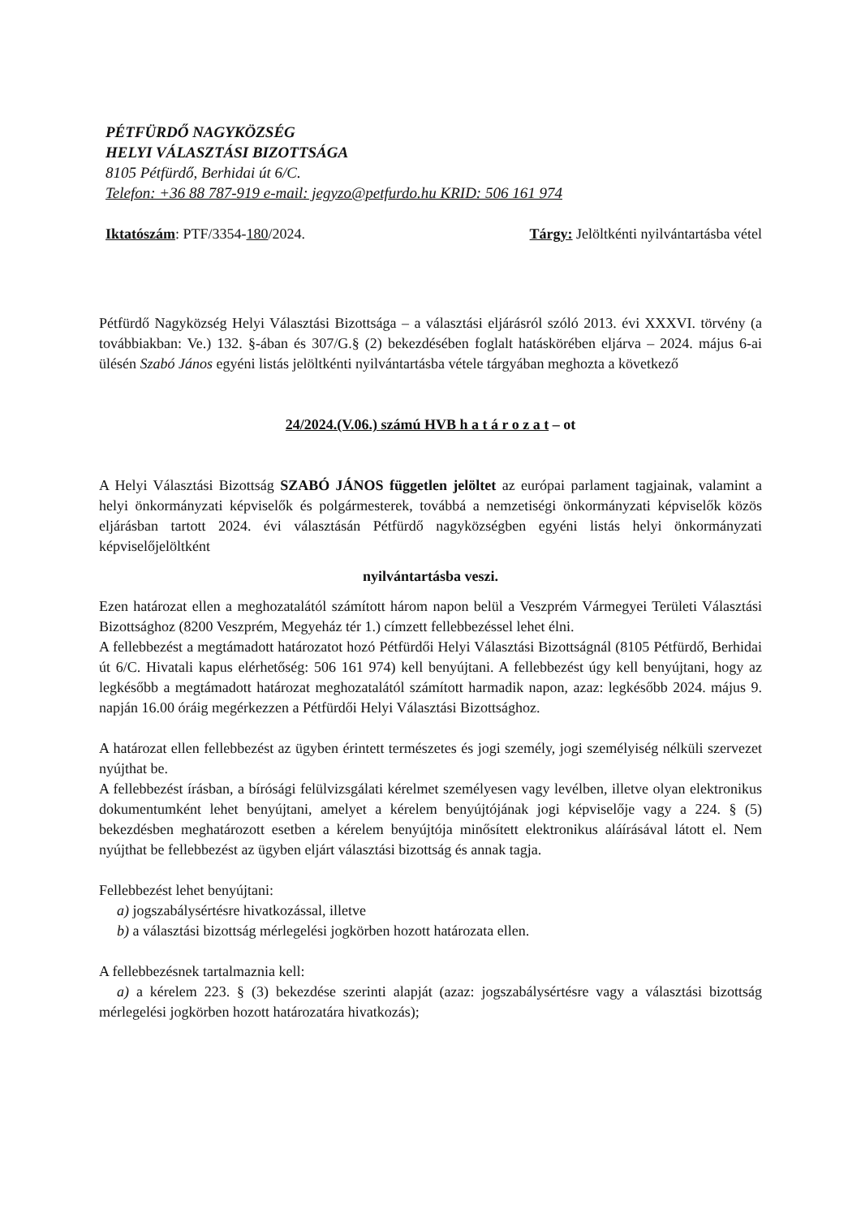PÉTFÜRDŐ NAGYKÖZSÉG
HELYI VÁLASZTÁSI BIZOTTSÁGA
8105 Pétfürdő, Berhidai út 6/C.
Telefon: +36 88 787-919 e-mail: jegyzo@petfurdo.hu KRID: 506 161 974
Iktatószám: PTF/3354-180/2024. Tárgy: Jelöltkénti nyilvántartásba vétel
Pétfürdő Nagyközség Helyi Választási Bizottsága – a választási eljárásról szóló 2013. évi XXXVI. törvény (a továbbiakban: Ve.) 132. §-ában és 307/G.§ (2) bekezdésében foglalt hatáskörében eljárva – 2024. május 6-ai ülésén Szabó János egyéni listás jelöltkénti nyilvántartásba vétele tárgyában meghozta a következő
24/2024.(V.06.) számú HVB h a t á r o z a t – ot
A Helyi Választási Bizottság SZABÓ JÁNOS független jelöltet az európai parlament tagjainak, valamint a helyi önkormányzati képviselők és polgármesterek, továbbá a nemzetiségi önkormányzati képviselők közös eljárásban tartott 2024. évi választásán Pétfürdő nagyközségben egyéni listás helyi önkormányzati képviselőjelöltként
nyilvántartásba veszi.
Ezen határozat ellen a meghozatalától számított három napon belül a Veszprém Vármegyei Területi Választási Bizottsághoz (8200 Veszprém, Megyeház tér 1.) címzett fellebbezéssel lehet élni.
A fellebbezést a megtámadott határozatot hozó Pétfürdői Helyi Választási Bizottságnál (8105 Pétfürdő, Berhidai út 6/C. Hivatali kapus elérhetőség: 506 161 974) kell benyújtani. A fellebbezést úgy kell benyújtani, hogy az legkésőbb a megtámadott határozat meghozatalától számított harmadik napon, azaz: legkésőbb 2024. május 9. napján 16.00 óráig megérkezzen a Pétfürdői Helyi Választási Bizottsághoz.
A határozat ellen fellebbezést az ügyben érintett természetes és jogi személy, jogi személyiség nélküli szervezet nyújthat be.
A fellebbezést írásban, a bírósági felülvizsgálati kérelmet személyesen vagy levélben, illetve olyan elektronikus dokumentumként lehet benyújtani, amelyet a kérelem benyújtójának jogi képviselője vagy a 224. § (5) bekezdésben meghatározott esetben a kérelem benyújtója minősített elektronikus aláírásával látott el. Nem nyújthat be fellebbezést az ügyben eljárt választási bizottság és annak tagja.
Fellebbezést lehet benyújtani:
a) jogszabálysértésre hivatkozással, illetve
b) a választási bizottság mérlegelési jogkörben hozott határozata ellen.
A fellebbezésnek tartalmaznia kell:
a) a kérelem 223. § (3) bekezdése szerinti alapját (azaz: jogszabálysértésre vagy a választási bizottság mérlegelési jogkörben hozott határozatára hivatkozás);